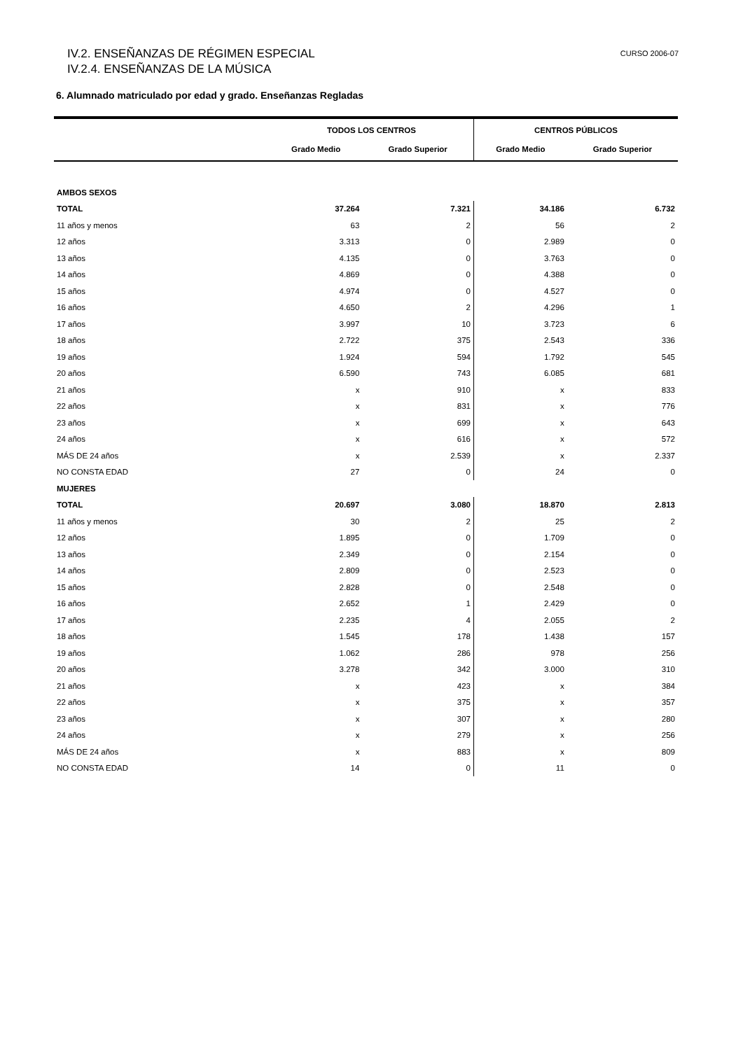IV.2. ENSEÑANZAS DE RÉGIMEN ESPECIAL
IV.2.4. ENSEÑANZAS DE LA MÚSICA
CURSO 2006-07
6. Alumnado matriculado por edad y grado. Enseñanzas Regladas
| | TODOS LOS CENTROS | | CENTROS PÚBLICOS | |
| --- | --- | --- | --- | --- |
| | Grado Medio | Grado Superior | Grado Medio | Grado Superior |
| AMBOS SEXOS | | | | |
| TOTAL | 37.264 | 7.321 | 34.186 | 6.732 |
| 11 años y menos | 63 | 2 | 56 | 2 |
| 12 años | 3.313 | 0 | 2.989 | 0 |
| 13 años | 4.135 | 0 | 3.763 | 0 |
| 14 años | 4.869 | 0 | 4.388 | 0 |
| 15 años | 4.974 | 0 | 4.527 | 0 |
| 16 años | 4.650 | 2 | 4.296 | 1 |
| 17 años | 3.997 | 10 | 3.723 | 6 |
| 18 años | 2.722 | 375 | 2.543 | 336 |
| 19 años | 1.924 | 594 | 1.792 | 545 |
| 20 años | 6.590 | 743 | 6.085 | 681 |
| 21 años | x | 910 | x | 833 |
| 22 años | x | 831 | x | 776 |
| 23 años | x | 699 | x | 643 |
| 24 años | x | 616 | x | 572 |
| MÁS DE 24 años | x | 2.539 | x | 2.337 |
| NO CONSTA EDAD | 27 | 0 | 24 | 0 |
| MUJERES | | | | |
| TOTAL | 20.697 | 3.080 | 18.870 | 2.813 |
| 11 años y menos | 30 | 2 | 25 | 2 |
| 12 años | 1.895 | 0 | 1.709 | 0 |
| 13 años | 2.349 | 0 | 2.154 | 0 |
| 14 años | 2.809 | 0 | 2.523 | 0 |
| 15 años | 2.828 | 0 | 2.548 | 0 |
| 16 años | 2.652 | 1 | 2.429 | 0 |
| 17 años | 2.235 | 4 | 2.055 | 2 |
| 18 años | 1.545 | 178 | 1.438 | 157 |
| 19 años | 1.062 | 286 | 978 | 256 |
| 20 años | 3.278 | 342 | 3.000 | 310 |
| 21 años | x | 423 | x | 384 |
| 22 años | x | 375 | x | 357 |
| 23 años | x | 307 | x | 280 |
| 24 años | x | 279 | x | 256 |
| MÁS DE 24 años | x | 883 | x | 809 |
| NO CONSTA EDAD | 14 | 0 | 11 | 0 |